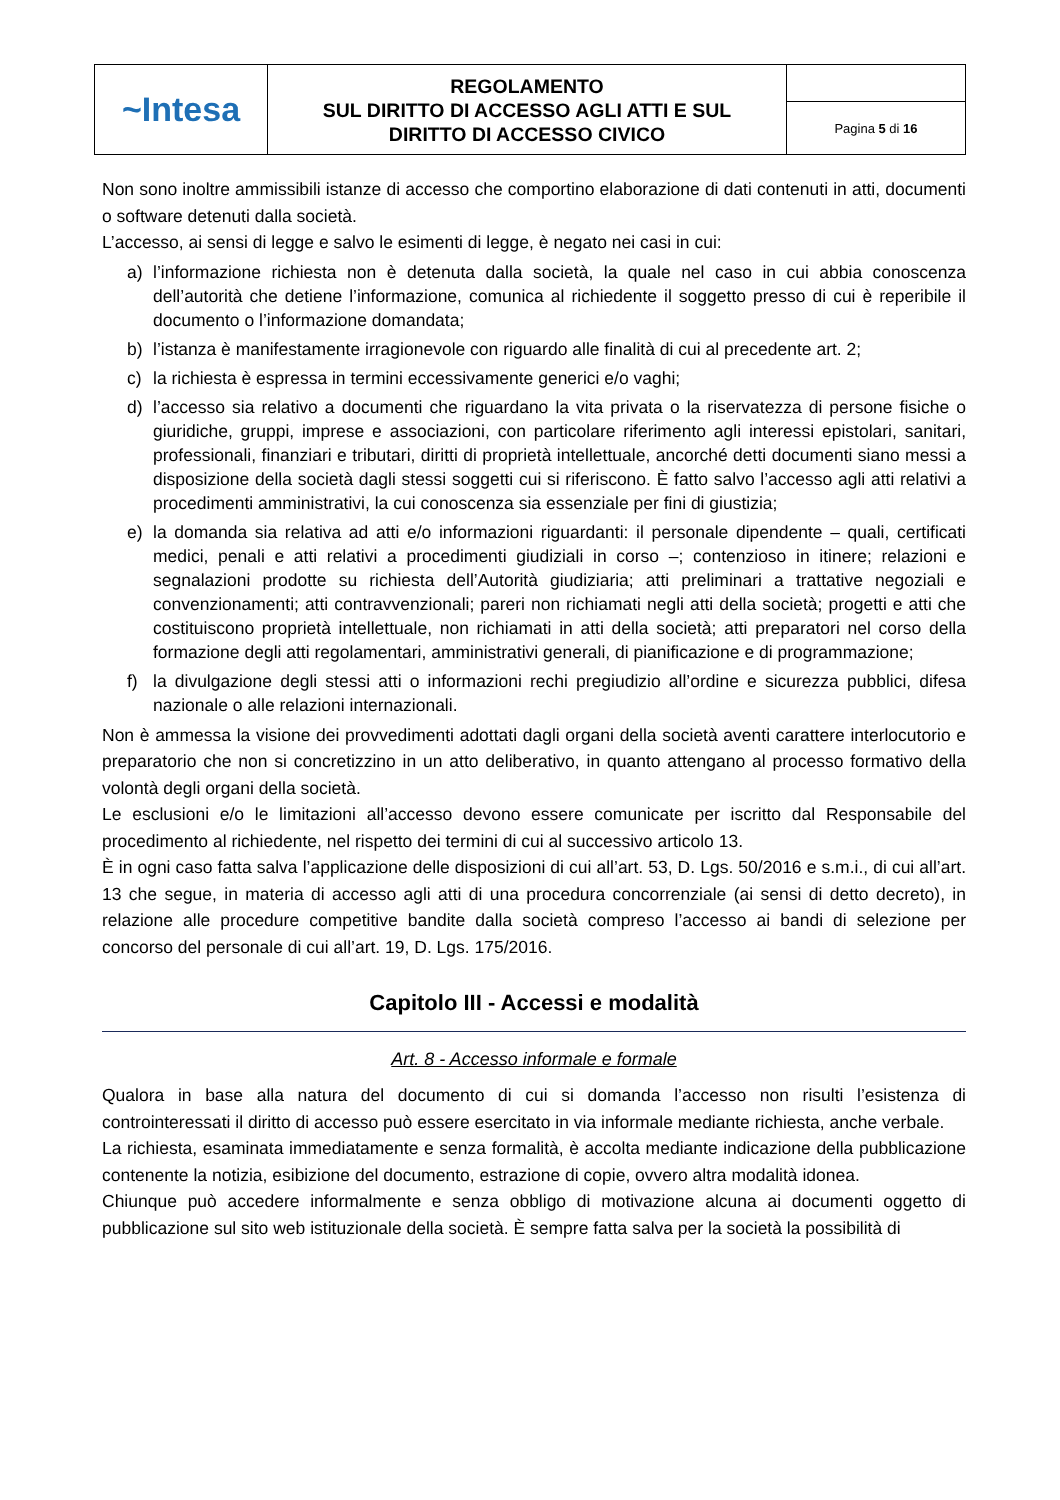| ~Intesa | REGOLAMENTO SUL DIRITTO DI ACCESSO AGLI ATTI E SUL DIRITTO DI ACCESSO CIVICO | |
| | | Pagina 5 di 16 |
Non sono inoltre ammissibili istanze di accesso che comportino elaborazione di dati contenuti in atti, documenti o software detenuti dalla società.
L’accesso, ai sensi di legge e salvo le esimenti di legge, è negato nei casi in cui:
a) l’informazione richiesta non è detenuta dalla società, la quale nel caso in cui abbia conoscenza dell’autorità che detiene l’informazione, comunica al richiedente il soggetto presso di cui è reperibile il documento o l’informazione domandata;
b) l’istanza è manifestamente irragionevole con riguardo alle finalità di cui al precedente art. 2;
c) la richiesta è espressa in termini eccessivamente generici e/o vaghi;
d) l’accesso sia relativo a documenti che riguardano la vita privata o la riservatezza di persone fisiche o giuridiche, gruppi, imprese e associazioni, con particolare riferimento agli interessi epistolari, sanitari, professionali, finanziari e tributari, diritti di proprietà intellettuale, ancorché detti documenti siano messi a disposizione della società dagli stessi soggetti cui si riferiscono. È fatto salvo l’accesso agli atti relativi a procedimenti amministrativi, la cui conoscenza sia essenziale per fini di giustizia;
e) la domanda sia relativa ad atti e/o informazioni riguardanti: il personale dipendente – quali, certificati medici, penali e atti relativi a procedimenti giudiziali in corso –; contenzioso in itinere; relazioni e segnalazioni prodotte su richiesta dell’Autorità giudiziaria; atti preliminari a trattative negoziali e convenzionamenti; atti contravvenzionali; pareri non richiamati negli atti della società; progetti e atti che costituiscono proprietà intellettuale, non richiamati in atti della società; atti preparatori nel corso della formazione degli atti regolamentari, amministrativi generali, di pianificazione e di programmazione;
f) la divulgazione degli stessi atti o informazioni rechi pregiudizio all’ordine e sicurezza pubblici, difesa nazionale o alle relazioni internazionali.
Non è ammessa la visione dei provvedimenti adottati dagli organi della società aventi carattere interlocutorio e preparatorio che non si concretizzino in un atto deliberativo, in quanto attengano al processo formativo della volontà degli organi della società.
Le esclusioni e/o le limitazioni all’accesso devono essere comunicate per iscritto dal Responsabile del procedimento al richiedente, nel rispetto dei termini di cui al successivo articolo 13.
È in ogni caso fatta salva l’applicazione delle disposizioni di cui all’art. 53, D. Lgs. 50/2016 e s.m.i., di cui all’art. 13 che segue, in materia di accesso agli atti di una procedura concorrenziale (ai sensi di detto decreto), in relazione alle procedure competitive bandite dalla società compreso l’accesso ai bandi di selezione per concorso del personale di cui all’art. 19, D. Lgs. 175/2016.
Capitolo III - Accessi e modalità
Art. 8 - Accesso informale e formale
Qualora in base alla natura del documento di cui si domanda l’accesso non risulti l’esistenza di controinteressati il diritto di accesso può essere esercitato in via informale mediante richiesta, anche verbale.
La richiesta, esaminata immediatamente e senza formalità, è accolta mediante indicazione della pubblicazione contenente la notizia, esibizione del documento, estrazione di copie, ovvero altra modalità idonea.
Chiunque può accedere informalmente e senza obbligo di motivazione alcuna ai documenti oggetto di pubblicazione sul sito web istituzionale della società. È sempre fatta salva per la società la possibilità di